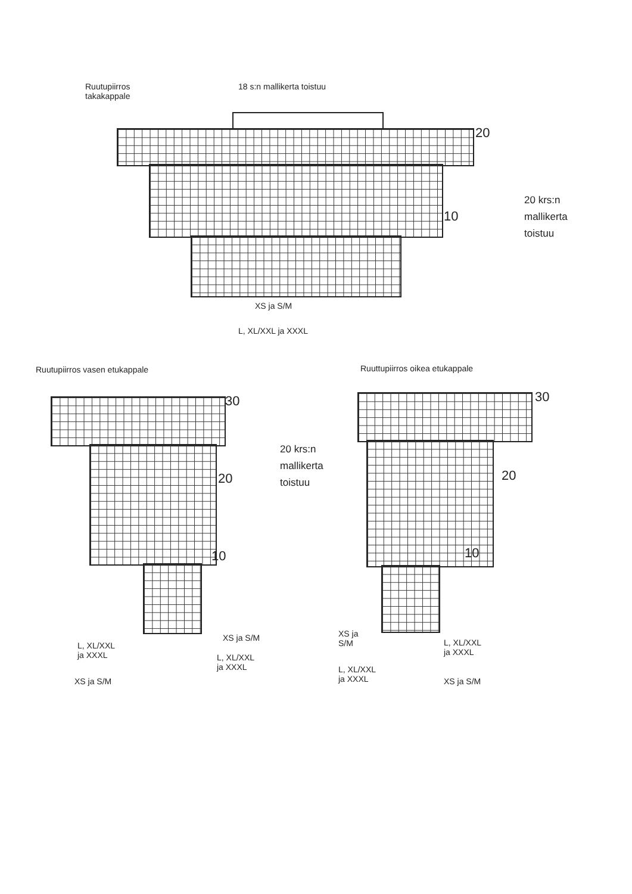Ruutupiirros
takakappale
18 s:n mallikerta toistuu
20
10
20 krs:n
mallikerta
toistuu
XS ja S/M
L, XL/XXL ja XXXL
Ruutupiirros vasen etukappale
30
20
10
20 krs:n
mallikerta
toistuu
XS ja S/M
L, XL/XXL
ja XXXL
L, XL/XXL
ja XXXL
XS ja S/M
Ruuttupiirros oikea etukappale
30
20
10
XS ja
S/M
L, XL/XXL
ja XXXL
L, XL/XXL
ja XXXL
XS ja S/M